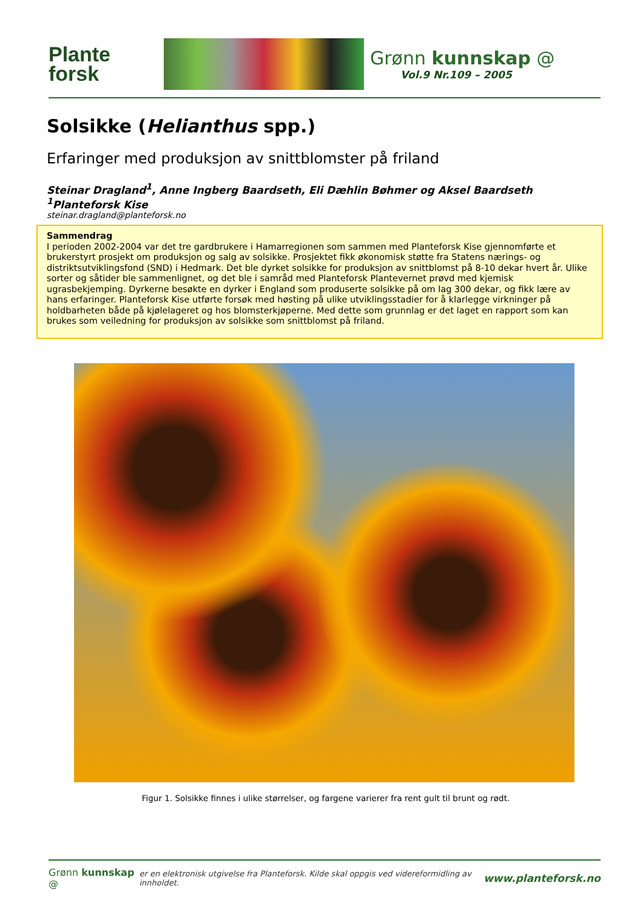Plante
forsk
Grønn kunnskap @
Vol.9 Nr.109 – 2005
Solsikke (Helianthus spp.)
Erfaringer med produksjon av snittblomster på friland
Steinar Dragland<sup>1</sup>, Anne Ingberg Baardseth, Eli Dæhlin Bøhmer og Aksel Baardseth
<sup>1</sup> Planteforsk Kise
steinar.dragland@planteforsk.no
Sammendrag
I perioden 2002-2004 var det tre gardbrukere i Hamarregionen som sammen med Planteforsk Kise gjennomførte et brukerstyrt prosjekt om produksjon og salg av solsikke. Prosjektet fikk økonomisk støtte fra Statens nærings- og distriktsutviklingsfond (SND) i Hedmark. Det ble dyrket solsikke for produksjon av snittblomst på 8-10 dekar hvert år. Ulike sorter og såtider ble sammenlignet, og det ble i samråd med Planteforsk Plantevernet prøvd med kjemisk ugrasbekjemping. Dyrkerne besøkte en dyrker i England som produserte solsikke på om lag 300 dekar, og fikk lære av hans erfaringer. Planteforsk Kise utførte forsøk med høsting på ulike utviklingsstadier for å klarlegge virkninger på holdbarheten både på kjølelageret og hos blomsterkjøperne. Med dette som grunnlag er det laget en rapport som kan brukes som veiledning for produksjon av solsikke som snittblomst på friland.
Figur 1. Solsikke finnes i ulike størrelser, og fargene varierer fra rent gult til brunt og rødt.
Grønn kunnskap @ er en elektronisk utgivelse fra Planteforsk. Kilde skal oppgis ved videreformidling av innholdet. www.planteforsk.no